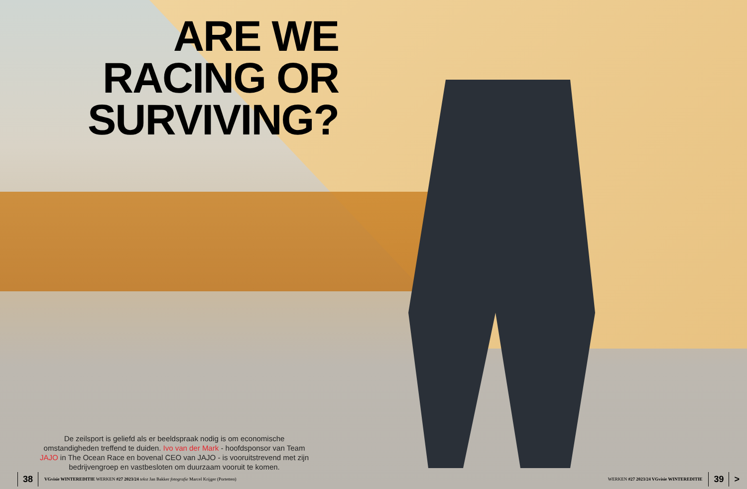ARE WE RACING OR SURVIVING?
De zeilsport is geliefd als er beeldspraak nodig is om economische omstandigheden treffend te duiden. Ivo van der Mark - hoofdsponsor van Team JAJO in The Ocean Race en bovenal CEO van JAJO - is vooruitstrevend met zijn bedrijvengroep en vastbesloten om duurzaam vooruit te komen.
38 VGvisie WINTEREDITIE WERKEN #27 2023/24 tekst Jan Bakker fotografie Marcel Krijger (Portetten) WERKEN #27 2023/24 VGvisie WINTEREDITIE 39 >